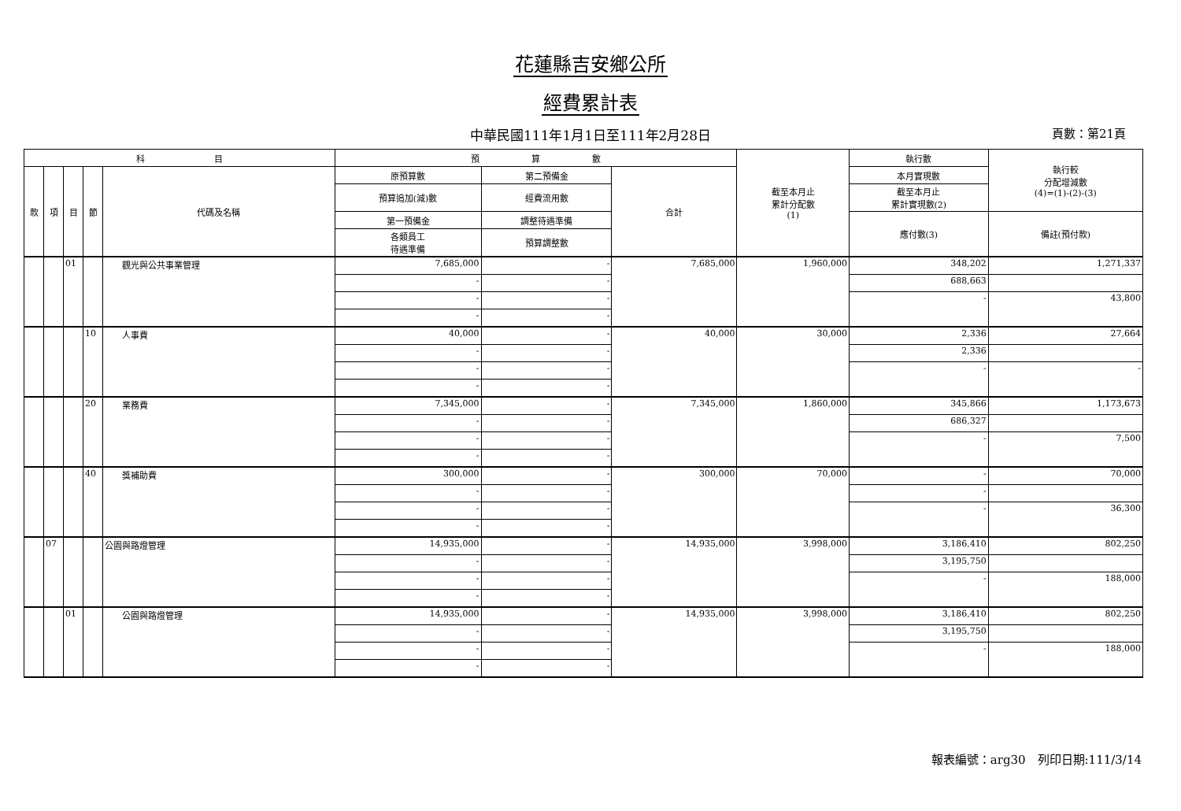花蓮縣吉安鄉公所
經費累計表
中華民國111年1月1日至111年2月28日 頁數：第21頁
| 科 目 | | | | | 預 算 數 | | | 截至本月止 累計分配數 (1) | 執行數 | 執行較 分配增減數 (4)=(1)-(2)-(3) |
| --- | --- | --- | --- | --- | --- | --- | --- | --- | --- | --- |
| 款 | 項 | 目 | 節 | 代碼及名稱 | 原預算數 | 第二預備金 | 合計 | | 本月實現數 | |
| | | | | | 預算追加(減)數 | 經費流用數 | | | 截至本月止 累計實現數(2) | |
| | | | | | 第一預備金 | 調整待遇準備 | | | 應付數(3) | 備註(預付款) |
| | | | | | 各類員工 待遇準備 | 預算調整數 | | | | |
| | | 01 | | 觀光與公共事業管理 | 7,685,000 | - | 7,685,000 | 1,960,000 | 348,202 | 1,271,337 |
| | | | | | - | - | | | 688,663 | |
| | | | | | - | - | | | - | 43,800 |
| | | | | | - | - | | | | |
| | | | 10 | 人事費 | 40,000 | - | 40,000 | 30,000 | 2,336 | 27,664 |
| | | | | | - | - | | | 2,336 | |
| | | | | | - | - | | | - | - |
| | | | | | - | - | | | | |
| | | | 20 | 業務費 | 7,345,000 | - | 7,345,000 | 1,860,000 | 345,866 | 1,173,673 |
| | | | | | - | - | | | 686,327 | |
| | | | | | - | - | | | - | 7,500 |
| | | | | | - | - | | | | |
| | | | 40 | 獎補助費 | 300,000 | - | 300,000 | 70,000 | - | 70,000 |
| | | | | | - | - | | | - | |
| | | | | | - | - | | | - | 36,300 |
| | | | | | - | - | | | | |
| | 07 | | | 公園與路燈管理 | 14,935,000 | - | 14,935,000 | 3,998,000 | 3,186,410 | 802,250 |
| | | | | | - | - | | | 3,195,750 | |
| | | | | | - | - | | | - | 188,000 |
| | | | | | - | - | | | | |
| | | 01 | | 公園與路燈管理 | 14,935,000 | - | 14,935,000 | 3,998,000 | 3,186,410 | 802,250 |
| | | | | | - | - | | | 3,195,750 | |
| | | | | | - | - | | | - | 188,000 |
| | | | | | - | - | | | | |
報表編號：arg30　列印日期:111/3/14